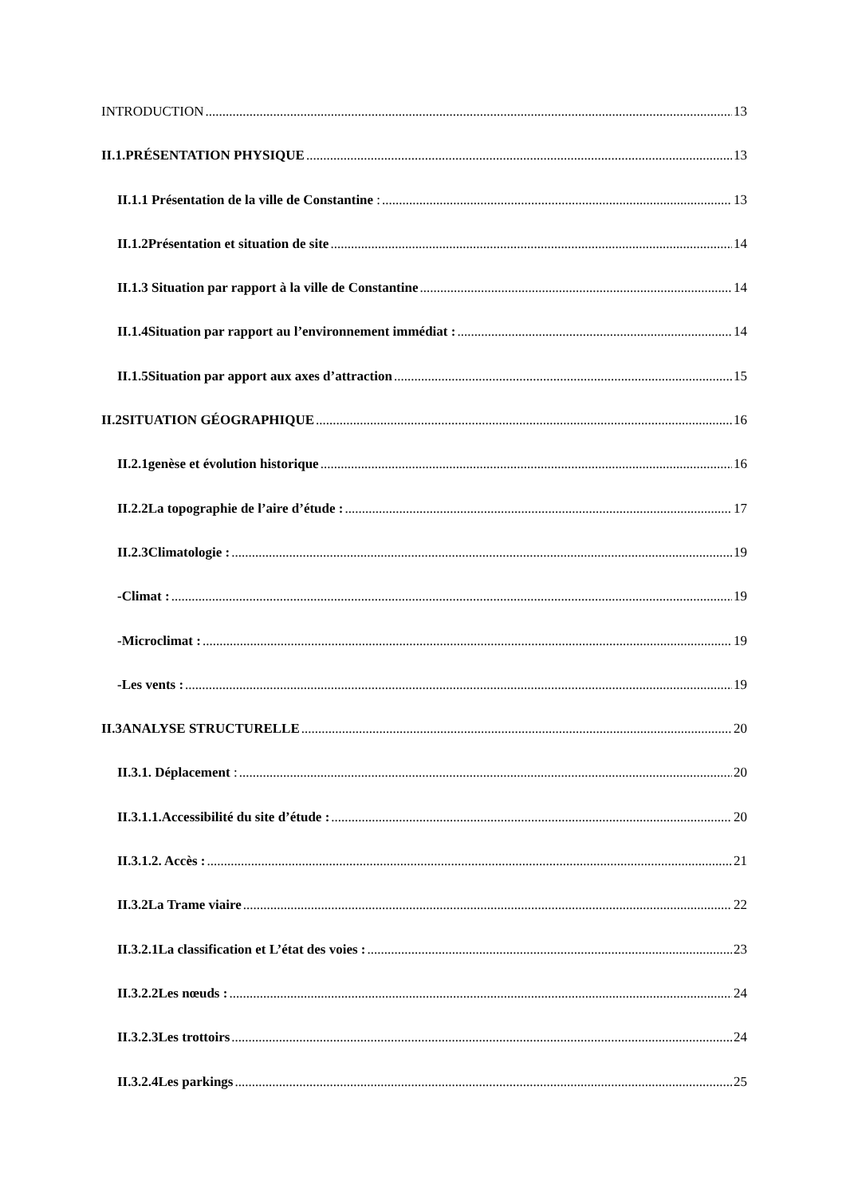INTRODUCTION 13
II.1.PRÉSENTATION PHYSIQUE 13
II.1.1 Présentation de la ville de Constantine : 13
II.1.2Présentation et situation de site 14
II.1.3 Situation par rapport à la ville de Constantine 14
II.1.4Situation par rapport au l’environnement immédiat : 14
II.1.5Situation par apport aux axes d’attraction 15
II.2SITUATION GÉOGRAPHIQUE 16
II.2.1genèse et évolution historique 16
II.2.2La topographie de l’aire d’étude : 17
II.2.3Climatologie : 19
-Climat : 19
-Microclimat : 19
-Les vents : 19
II.3ANALYSE STRUCTURELLE 20
II.3.1. Déplacement : 20
II.3.1.1.Accessibilité du site d’étude : 20
II.3.1.2. Accès : 21
II.3.2La Trame viaire 22
II.3.2.1La classification et L’état des voies : 23
II.3.2.2Les nœuds : 24
II.3.2.3Les trottoirs 24
II.3.2.4Les parkings 25